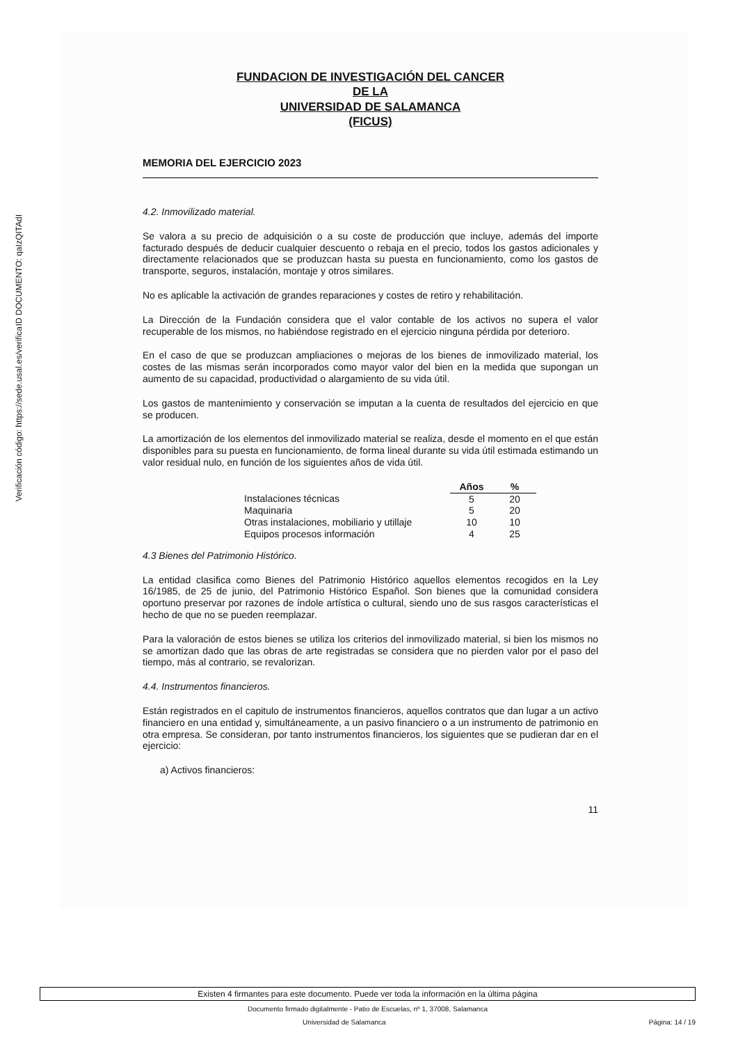ID DOCUMENTO: qaIzQITAdI
Verificación código: https://sede.usal.es/verifica
FUNDACION DE INVESTIGACIÓN DEL CANCER
DE LA
UNIVERSIDAD DE SALAMANCA
(FICUS)
MEMORIA DEL EJERCICIO 2023
4.2. Inmovilizado material.
Se valora a su precio de adquisición o a su coste de producción que incluye, además del importe facturado después de deducir cualquier descuento o rebaja en el precio, todos los gastos adicionales y directamente relacionados que se produzcan hasta su puesta en funcionamiento, como los gastos de transporte, seguros, instalación, montaje y otros similares.
No es aplicable la activación de grandes reparaciones y costes de retiro y rehabilitación.
La Dirección de la Fundación considera que el valor contable de los activos no supera el valor recuperable de los mismos, no habiéndose registrado en el ejercicio ninguna pérdida por deterioro.
En el caso de que se produzcan ampliaciones o mejoras de los bienes de inmovilizado material, los costes de las mismas serán incorporados como mayor valor del bien en la medida que supongan un aumento de su capacidad, productividad o alargamiento de su vida útil.
Los gastos de mantenimiento y conservación se imputan a la cuenta de resultados del ejercicio en que se producen.
La amortización de los elementos del inmovilizado material se realiza, desde el momento en el que están disponibles para su puesta en funcionamiento, de forma lineal durante su vida útil estimada estimando un valor residual nulo, en función de los siguientes años de vida útil.
| | Años | % |
| Instalaciones técnicas | 5 | 20 |
| Maquinaria | 5 | 20 |
| Otras instalaciones, mobiliario y utillaje | 10 | 10 |
| Equipos procesos información | 4 | 25 |
4.3 Bienes del Patrimonio Histórico.
La entidad clasifica como Bienes del Patrimonio Histórico aquellos elementos recogidos en la Ley 16/1985, de 25 de junio, del Patrimonio Histórico Español. Son bienes que la comunidad considera oportuno preservar por razones de índole artística o cultural, siendo uno de sus rasgos características el hecho de que no se pueden reemplazar.
Para la valoración de estos bienes se utiliza los criterios del inmovilizado material, si bien los mismos no se amortizan dado que las obras de arte registradas se considera que no pierden valor por el paso del tiempo, más al contrario, se revalorizan.
4.4. Instrumentos financieros.
Están registrados en el capitulo de instrumentos financieros, aquellos contratos que dan lugar a un activo financiero en una entidad y, simultáneamente, a un pasivo financiero o a un instrumento de patrimonio en otra empresa. Se consideran, por tanto instrumentos financieros, los siguientes que se pudieran dar en el ejercicio:
a) Activos financieros:
11
Existen 4 firmantes para este documento. Puede ver toda la información en la última página
Documento firmado digitalmente - Patio de Escuelas, nº 1, 37008, Salamanca
Universidad de Salamanca Página: 14 / 19